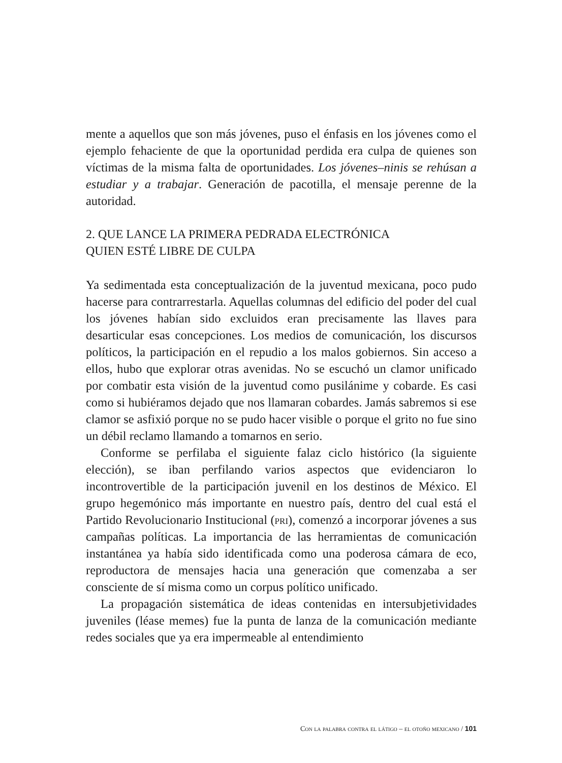mente a aquellos que son más jóvenes, puso el énfasis en los jóvenes como el ejemplo fehaciente de que la oportunidad perdida era culpa de quienes son víctimas de la misma falta de oportunidades. Los jóvenes–ninis se rehúsan a estudiar y a trabajar. Generación de pacotilla, el mensaje perenne de la autoridad.
2. QUE LANCE LA PRIMERA PEDRADA ELECTRÓNICA
QUIEN ESTÉ LIBRE DE CULPA
Ya sedimentada esta conceptualización de la juventud mexicana, poco pudo hacerse para contrarrestarla. Aquellas columnas del edificio del poder del cual los jóvenes habían sido excluidos eran precisamente las llaves para desarticular esas concepciones. Los medios de comunicación, los discursos políticos, la participación en el repudio a los malos gobiernos. Sin acceso a ellos, hubo que explorar otras avenidas. No se escuchó un clamor unificado por combatir esta visión de la juventud como pusilánime y cobarde. Es casi como si hubiéramos dejado que nos llamaran cobardes. Jamás sabremos si ese clamor se asfixió porque no se pudo hacer visible o porque el grito no fue sino un débil reclamo llamando a tomarnos en serio.
Conforme se perfilaba el siguiente falaz ciclo histórico (la siguiente elección), se iban perfilando varios aspectos que evidenciaron lo incontrovertible de la participación juvenil en los destinos de México. El grupo hegemónico más importante en nuestro país, dentro del cual está el Partido Revolucionario Institucional (pri), comenzó a incorporar jóvenes a sus campañas políticas. La importancia de las herramientas de comunicación instantánea ya había sido identificada como una poderosa cámara de eco, reproductora de mensajes hacia una generación que comenzaba a ser consciente de sí misma como un corpus político unificado.
La propagación sistemática de ideas contenidas en intersubjetividades juveniles (léase memes) fue la punta de lanza de la comunicación mediante redes sociales que ya era impermeable al entendimiento
Con la palabra contra el látigo – el otoño mexicano / 101